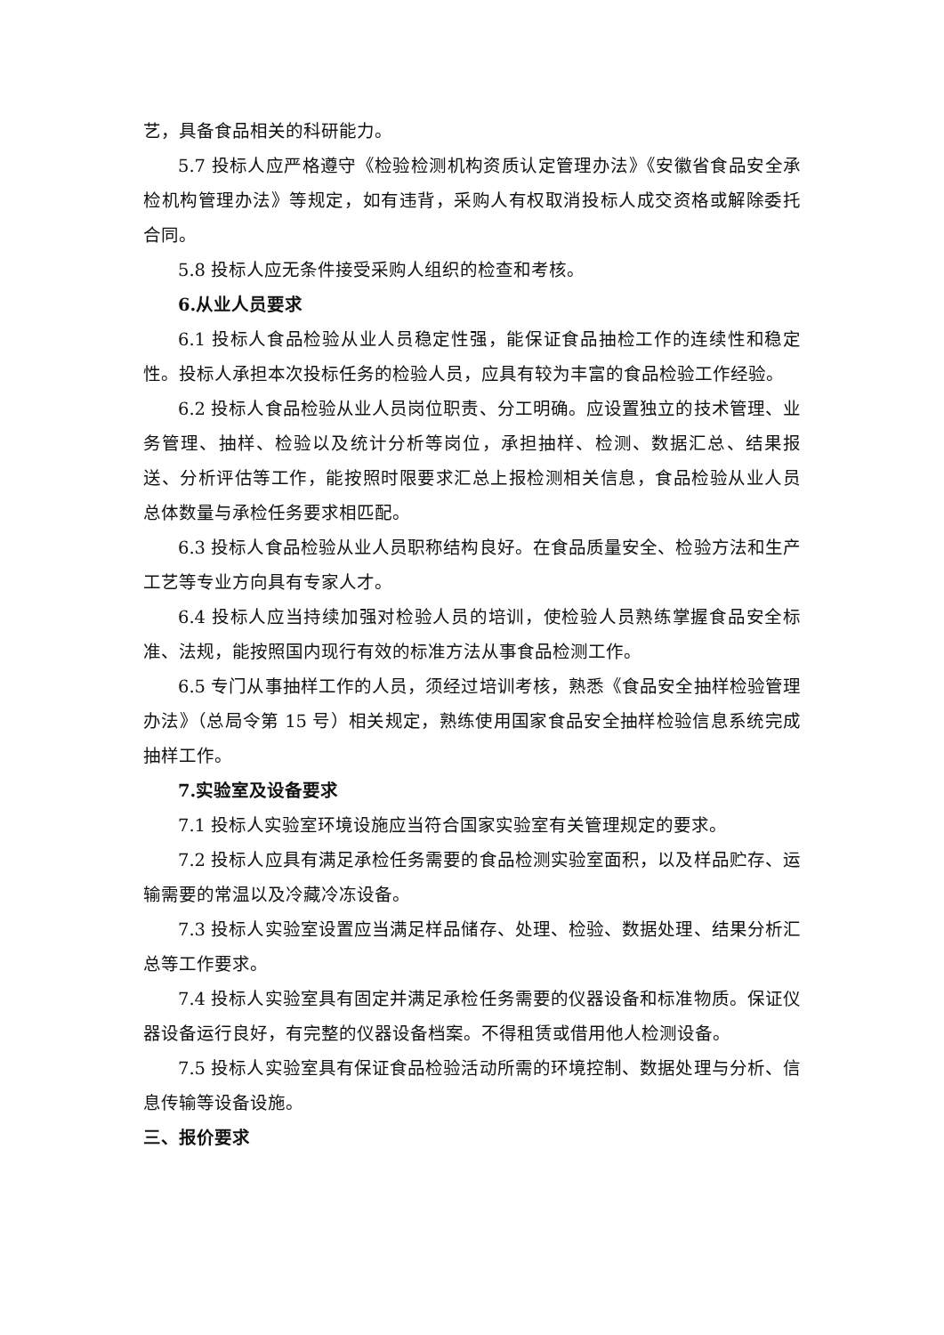艺，具备食品相关的科研能力。
5.7 投标人应严格遵守《检验检测机构资质认定管理办法》《安徽省食品安全承检机构管理办法》等规定，如有违背，采购人有权取消投标人成交资格或解除委托合同。
5.8 投标人应无条件接受采购人组织的检查和考核。
6.从业人员要求
6.1 投标人食品检验从业人员稳定性强，能保证食品抽检工作的连续性和稳定性。投标人承担本次投标任务的检验人员，应具有较为丰富的食品检验工作经验。
6.2 投标人食品检验从业人员岗位职责、分工明确。应设置独立的技术管理、业务管理、抽样、检验以及统计分析等岗位，承担抽样、检测、数据汇总、结果报送、分析评估等工作，能按照时限要求汇总上报检测相关信息，食品检验从业人员总体数量与承检任务要求相匹配。
6.3 投标人食品检验从业人员职称结构良好。在食品质量安全、检验方法和生产工艺等专业方向具有专家人才。
6.4 投标人应当持续加强对检验人员的培训，使检验人员熟练掌握食品安全标准、法规，能按照国内现行有效的标准方法从事食品检测工作。
6.5 专门从事抽样工作的人员，须经过培训考核，熟悉《食品安全抽样检验管理办法》（总局令第 15 号）相关规定，熟练使用国家食品安全抽样检验信息系统完成抽样工作。
7.实验室及设备要求
7.1 投标人实验室环境设施应当符合国家实验室有关管理规定的要求。
7.2 投标人应具有满足承检任务需要的食品检测实验室面积，以及样品贮存、运输需要的常温以及冷藏冷冻设备。
7.3 投标人实验室设置应当满足样品储存、处理、检验、数据处理、结果分析汇总等工作要求。
7.4 投标人实验室具有固定并满足承检任务需要的仪器设备和标准物质。保证仪器设备运行良好，有完整的仪器设备档案。不得租赁或借用他人检测设备。
7.5 投标人实验室具有保证食品检验活动所需的环境控制、数据处理与分析、信息传输等设备设施。
三、报价要求